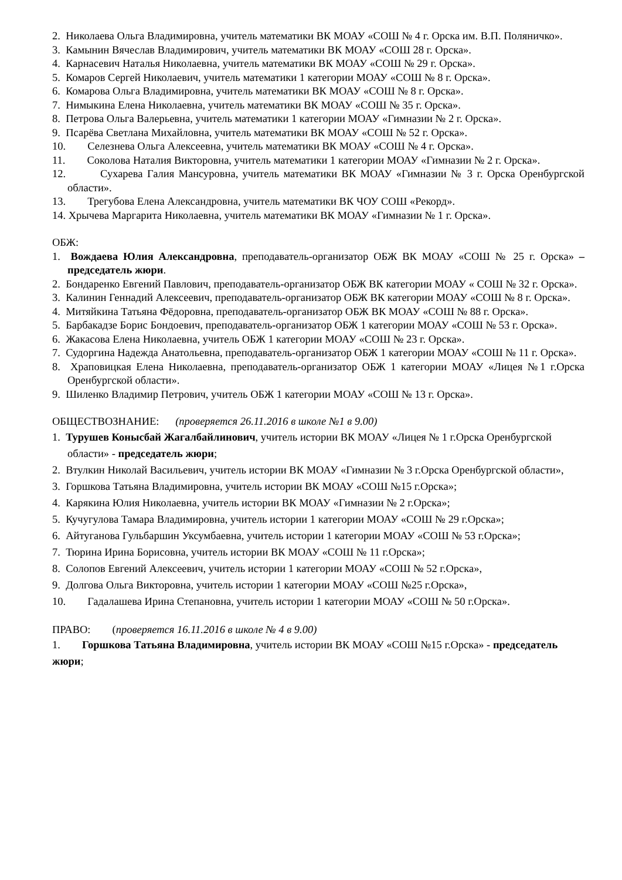2. Николаева Ольга Владимировна, учитель математики ВК МОАУ «СОШ № 4 г. Орска им. В.П. Поляничко».
3. Камынин Вячеслав Владимирович, учитель математики ВК МОАУ «СОШ 28 г. Орска».
4. Карнасевич Наталья Николаевна, учитель математики ВК МОАУ «СОШ № 29 г. Орска».
5. Комаров Сергей Николаевич, учитель математики 1 категории МОАУ «СОШ № 8 г. Орска».
6. Комарова Ольга Владимировна, учитель математики ВК МОАУ «СОШ № 8 г. Орска».
7. Нимыкина Елена Николаевна, учитель математики ВК МОАУ «СОШ № 35 г. Орска».
8. Петрова Ольга Валерьевна, учитель математики 1 категории МОАУ «Гимназии № 2 г. Орска».
9. Псарёва Светлана Михайловна, учитель математики ВК МОАУ «СОШ № 52 г. Орска».
10. Селезнева Ольга Алексеевна, учитель математики ВК МОАУ «СОШ № 4 г. Орска».
11. Соколова Наталия Викторовна, учитель математики 1 категории МОАУ «Гимназии № 2 г. Орска».
12. Сухарева Галия Мансуровна, учитель математики ВК МОАУ «Гимназии № 3 г. Орска Оренбургской области».
13. Трегубова Елена Александровна, учитель математики ВК ЧОУ СОШ «Рекорд».
14. Хрычева Маргарита Николаевна, учитель математики ВК МОАУ «Гимназии № 1 г. Орска».
ОБЖ:
1. Вождаева Юлия Александровна, преподаватель-организатор ОБЖ ВК МОАУ «СОШ № 25 г. Орска» – председатель жюри.
2. Бондаренко Евгений Павлович, преподаватель-организатор ОБЖ ВК категории МОАУ « СОШ № 32 г. Орска».
3. Калинин Геннадий Алексеевич, преподаватель-организатор ОБЖ ВК категории МОАУ «СОШ № 8 г. Орска».
4. Митяйкина Татьяна Фёдоровна, преподаватель-организатор ОБЖ ВК МОАУ «СОШ № 88 г. Орска».
5. Барбакадзе Борис Бондоевич, преподаватель-организатор ОБЖ 1 категории МОАУ «СОШ № 53 г. Орска».
6. Жакасова Елена Николаевна, учитель ОБЖ 1 категории МОАУ «СОШ № 23 г. Орска».
7. Судоргина Надежда Анатольевна, преподаватель-организатор ОБЖ 1 категории МОАУ «СОШ № 11 г. Орска».
8. Храповицкая Елена Николаевна, преподаватель-организатор ОБЖ 1 категории МОАУ «Лицея №1 г.Орска Оренбургской области».
9. Шиленко Владимир Петрович, учитель ОБЖ 1 категории МОАУ «СОШ № 13 г. Орска».
ОБЩЕСТВОЗНАНИЕ: (проверяется 26.11.2016 в школе №1 в 9.00)
1. Турушев Конысбай Жагалбайлинович, учитель истории ВК МОАУ «Лицея № 1 г.Орска Оренбургской области» - председатель жюри;
2. Втулкин Николай Васильевич, учитель истории ВК МОАУ «Гимназии № 3 г.Орска Оренбургской области»,
3. Горшкова Татьяна Владимировна, учитель истории ВК МОАУ «СОШ №15 г.Орска»;
4. Карякина Юлия Николаевна, учитель истории ВК МОАУ «Гимназии № 2 г.Орска»;
5. Кучугулова Тамара Владимировна, учитель истории 1 категории МОАУ «СОШ № 29 г.Орска»;
6. Айтуганова Гульбаршин Уксумбаевна, учитель истории 1 категории МОАУ «СОШ № 53 г.Орска»;
7. Тюрина Ирина Борисовна, учитель истории ВК МОАУ «СОШ № 11 г.Орска»;
8. Солопов Евгений Алексеевич, учитель истории 1 категории МОАУ «СОШ № 52 г.Орска»,
9. Долгова Ольга Викторовна, учитель истории 1 категории МОАУ «СОШ №25 г.Орска»,
10. Гадалашева Ирина Степановна, учитель истории 1 категории МОАУ «СОШ № 50 г.Орска».
ПРАВО: (проверяется 16.11.2016 в школе № 4 в 9.00)
1. Горшкова Татьяна Владимировна, учитель истории ВК МОАУ «СОШ №15 г.Орска» - председатель жюри;